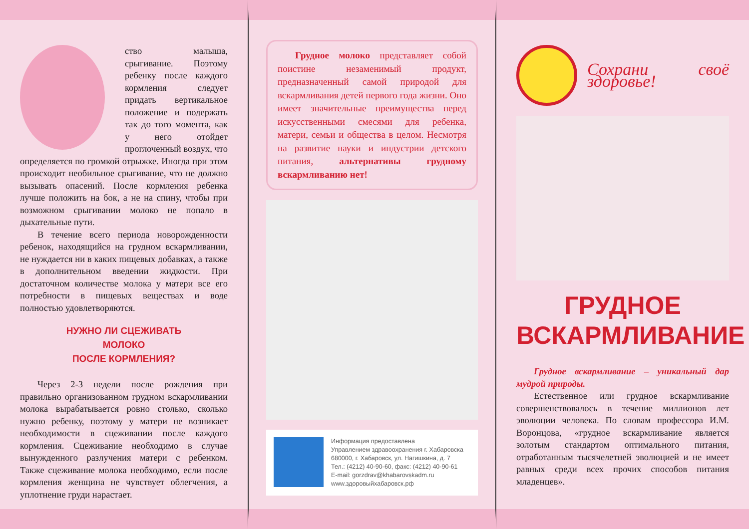ство малыша, срыгивание. Поэтому ребенку после каждого кормления следует придать вертикальное положение и подержать так до того момента, как у него отойдет проглоченный воздух, что определяется по громкой отрыжке. Иногда при этом происходит необильное срыгивание, что не должно вызывать опасений. После кормления ребенка лучше положить на бок, а не на спину, чтобы при возможном срыгивании молоко не попало в дыхательные пути.
В течение всего периода новорожденности ребенок, находящийся на грудном вскармливании, не нуждается ни в каких пищевых добавках, а также в дополнительном введении жидкости. При достаточном количестве молока у матери все его потребности в пищевых веществах и воде полностью удовлетворяются.
НУЖНО ЛИ СЦЕЖИВАТЬ
МОЛОКО
ПОСЛЕ КОРМЛЕНИЯ?
Через 2-3 недели после рождения при правильно организованном грудном вскармливании молока вырабатывается ровно столько, сколько нужно ребенку, поэтому у матери не возникает необходимости в сцеживании после каждого кормления. Сцеживание необходимо в случае вынужденного разлучения матери с ребенком. Также сцеживание молока необходимо, если после кормления женщина не чувствует облегчения, а уплотнение груди нарастает.
Грудное молоко представляет собой поистине незаменимый продукт, предназначенный самой природой для вскармливания детей первого года жизни. Оно имеет значительные преимущества перед искусственными смесями для ребенка, матери, семьи и общества в целом. Несмотря на развитие науки и индустрии детского питания, альтернативы грудному вскармливанию нет!
Информация предоставлена
Управлением здравоохранения г. Хабаровска
680000, г. Хабаровск, ул. Нагишкина, д. 7
Тел.: (4212) 40-90-60, факс: (4212) 40-90-61
E-mail: gorzdrav@khabarovskadm.ru
www.здоровыйхабаровск.рф
Сохрани своё здоровье!
ГРУДНОЕ
ВСКАРМЛИВАНИЕ
Грудное вскармливание – уникальный дар мудрой природы.
Естественное или грудное вскармливание совершенствовалось в течение миллионов лет эволюции человека. По словам профессора И.М. Воронцова, «грудное вскармливание является золотым стандартом оптимального питания, отработанным тысячелетней эволюцией и не имеет равных среди всех прочих способов питания младенцев».